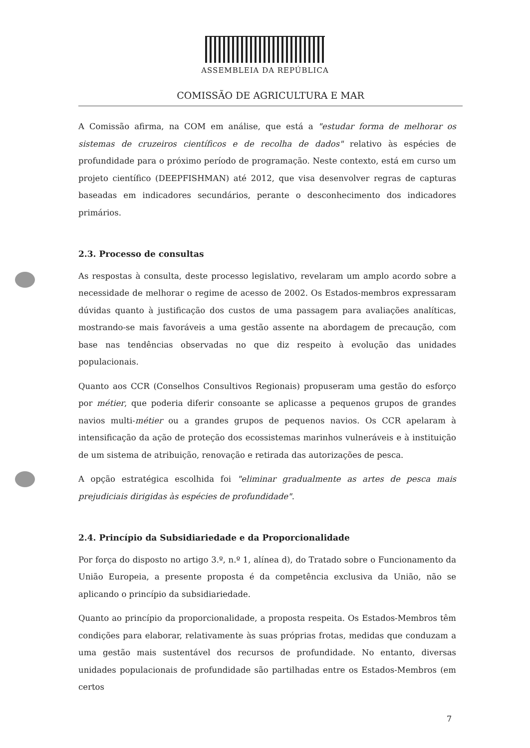ASSEMBLEIA DA REPÚBLICA
COMISSÃO DE AGRICULTURA E MAR
A Comissão afirma, na COM em análise, que está a "estudar forma de melhorar os sistemas de cruzeiros científicos e de recolha de dados" relativo às espécies de profundidade para o próximo período de programação. Neste contexto, está em curso um projeto científico (DEEPFISHMAN) até 2012, que visa desenvolver regras de capturas baseadas em indicadores secundários, perante o desconhecimento dos indicadores primários.
2.3. Processo de consultas
As respostas à consulta, deste processo legislativo, revelaram um amplo acordo sobre a necessidade de melhorar o regime de acesso de 2002. Os Estados-membros expressaram dúvidas quanto à justificação dos custos de uma passagem para avaliações analíticas, mostrando-se mais favoráveis a uma gestão assente na abordagem de precaução, com base nas tendências observadas no que diz respeito à evolução das unidades populacionais.
Quanto aos CCR (Conselhos Consultivos Regionais) propuseram uma gestão do esforço por métier, que poderia diferir consoante se aplicasse a pequenos grupos de grandes navios multi-métier ou a grandes grupos de pequenos navios. Os CCR apelaram à intensificação da ação de proteção dos ecossistemas marinhos vulneráveis e à instituição de um sistema de atribuição, renovação e retirada das autorizações de pesca.
A opção estratégica escolhida foi "eliminar gradualmente as artes de pesca mais prejudiciais dirigidas às espécies de profundidade".
2.4. Princípio da Subsidiariedade e da Proporcionalidade
Por força do disposto no artigo 3.º, n.º 1, alínea d), do Tratado sobre o Funcionamento da União Europeia, a presente proposta é da competência exclusiva da União, não se aplicando o princípio da subsidiariedade.
Quanto ao princípio da proporcionalidade, a proposta respeita. Os Estados-Membros têm condições para elaborar, relativamente às suas próprias frotas, medidas que conduzam a uma gestão mais sustentável dos recursos de profundidade. No entanto, diversas unidades populacionais de profundidade são partilhadas entre os Estados-Membros (em certos
7